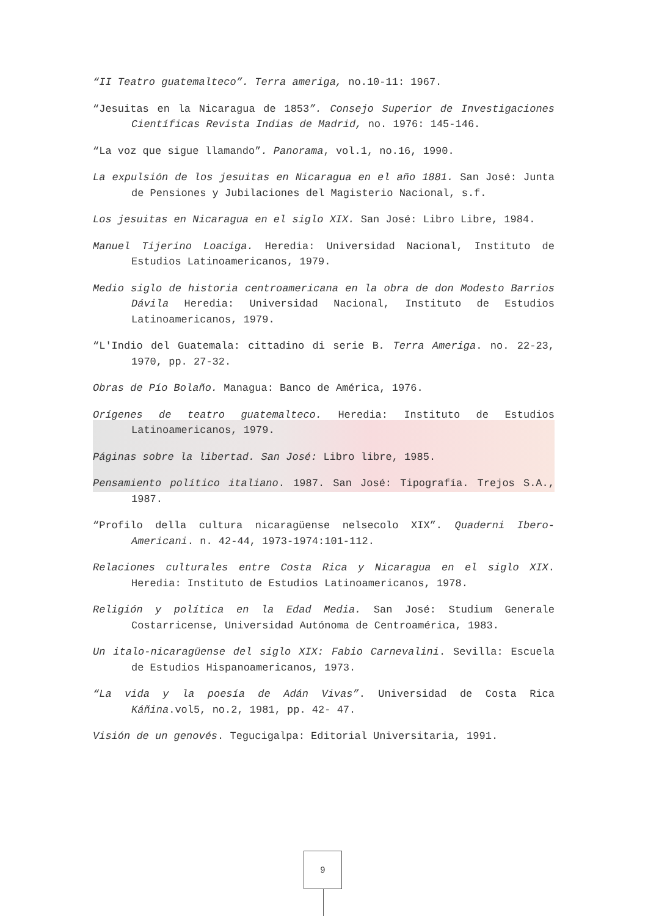“II Teatro guatemalteco”. Terra ameriga, no.10-11: 1967.
“Jesuitas en la Nicaragua de 1853”. Consejo Superior de Investigaciones Científicas Revista Indias de Madrid, no. 1976: 145-146.
“La voz que sigue llamando”. Panorama, vol.1, no.16, 1990.
La expulsión de los jesuitas en Nicaragua en el año 1881. San José: Junta de Pensiones y Jubilaciones del Magisterio Nacional, s.f.
Los jesuitas en Nicaragua en el siglo XIX. San José: Libro Libre, 1984.
Manuel Tijerino Loaciga. Heredia: Universidad Nacional, Instituto de Estudios Latinoamericanos, 1979.
Medio siglo de historia centroamericana en la obra de don Modesto Barrios Dávila Heredia: Universidad Nacional, Instituto de Estudios Latinoamericanos, 1979.
“L'Indio del Guatemala: cittadino di serie B. Terra Ameriga. no. 22-23, 1970, pp. 27-32.
Obras de Pío Bolaño. Managua: Banco de América, 1976.
Orígenes de teatro guatemalteco. Heredia: Instituto de Estudios Latinoamericanos, 1979.
Páginas sobre la libertad. San José: Libro libre, 1985.
Pensamiento político italiano. 1987. San José: Tipografía. Trejos S.A., 1987.
“Profilo della cultura nicaragüense nelsecolo XIX”. Quaderni Ibero-Americani. n. 42-44, 1973-1974:101-112.
Relaciones culturales entre Costa Rica y Nicaragua en el siglo XIX. Heredia: Instituto de Estudios Latinoamericanos, 1978.
Religión y política en la Edad Media. San José: Studium Generale Costarricense, Universidad Autónoma de Centroamérica, 1983.
Un italo-nicaragüense del siglo XIX: Fabio Carnevalini. Sevilla: Escuela de Estudios Hispanoamericanos, 1973.
“La vida y la poesía de Adán Vivas”. Universidad de Costa Rica Káñina.vol5, no.2, 1981, pp. 42- 47.
Visión de un genovés. Tegucigalpa: Editorial Universitaria, 1991.
9